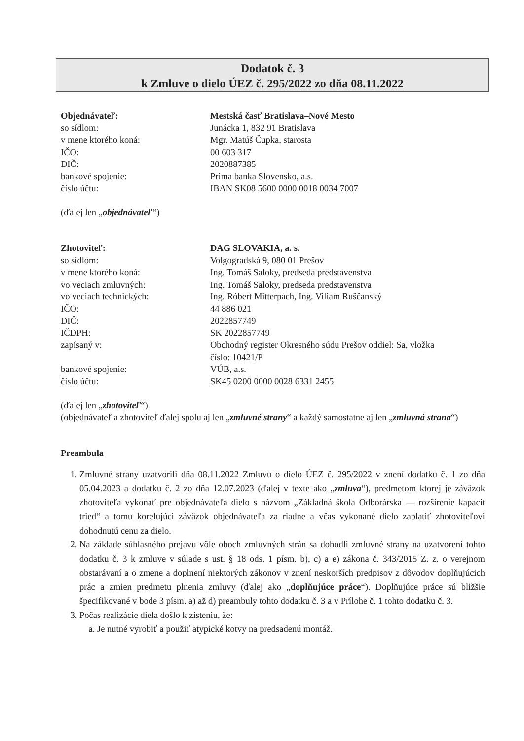Dodatok č. 3
k Zmluve o dielo ÚEZ č. 295/2022 zo dňa 08.11.2022
| Objednávateľ: | Mestská časť Bratislava–Nové Mesto |
| so sídlom: | Junácka 1, 832 91 Bratislava |
| v mene ktorého koná: | Mgr. Matúš Čupka, starosta |
| IČO: | 00 603 317 |
| DIČ: | 2020887385 |
| bankové spojenie: | Prima banka Slovensko, a.s. |
| číslo účtu: | IBAN SK08 5600 0000 0018 0034 7007 |
(ďalej len „objednávateľ“)
| Zhotoviteľ: | DAG SLOVAKIA, a. s. |
| so sídlom: | Volgogradská 9, 080 01 Prešov |
| v mene ktorého koná: | Ing. Tomáš Saloky, predseda predstavenstva |
| vo veciach zmluvných: | Ing. Tomáš Saloky, predseda predstavenstva |
| vo veciach technických: | Ing. Róbert Mitterpach, Ing. Viliam Ruščanský |
| IČO: | 44 886 021 |
| DIČ: | 2022857749 |
| IČDPH: | SK 2022857749 |
| zapísaný v: | Obchodný register Okresného súdu Prešov oddiel: Sa, vložka číslo: 10421/P |
| bankové spojenie: | VÚB, a.s. |
| číslo účtu: | SK45 0200 0000 0028 6331 2455 |
(ďalej len „zhotoviteľ“)
(objednávateľ a zhotoviteľ ďalej spolu aj len „zmluvné strany“ a každý samostatne aj len „zmluvná strana“)
Preambula
1. Zmluvné strany uzatvorili dňa 08.11.2022 Zmluvu o dielo ÚEZ č. 295/2022 v znení dodatku č. 1 zo dňa 05.04.2023 a dodatku č. 2 zo dňa 12.07.2023 (ďalej v texte ako „zmluva“), predmetom ktorej je záväzok zhotoviteľa vykonať pre objednávateľa dielo s názvom „Základná škola Odborárska — rozšírenie kapacít tried“ a tomu korelujúci záväzok objednávateľa za riadne a včas vykonané dielo zaplatiť zhotoviteľovi dohodnutú cenu za dielo.
2. Na základe súhlasného prejavu vôle oboch zmluvných strán sa dohodli zmluvné strany na uzatvorení tohto dodatku č. 3 k zmluve v súlade s ust. § 18 ods. 1 písm. b), c) a e) zákona č. 343/2015 Z. z. o verejnom obstarávaní a o zmene a doplnení niektorých zákonov v znení neskorších predpisov z dôvodov doplňujúcich prác a zmien predmetu plnenia zmluvy (ďalej ako „doplňujúce práce“). Doplňujúce práce sú bližšie špecifikované v bode 3 písm. a) až d) preambuly tohto dodatku č. 3 a v Prílohe č. 1 tohto dodatku č. 3.
3. Počas realizácie diela došlo k zisteniu, že:
a. Je nutné vyrobiť a použiť atypické kotvy na predsadenú montáž.